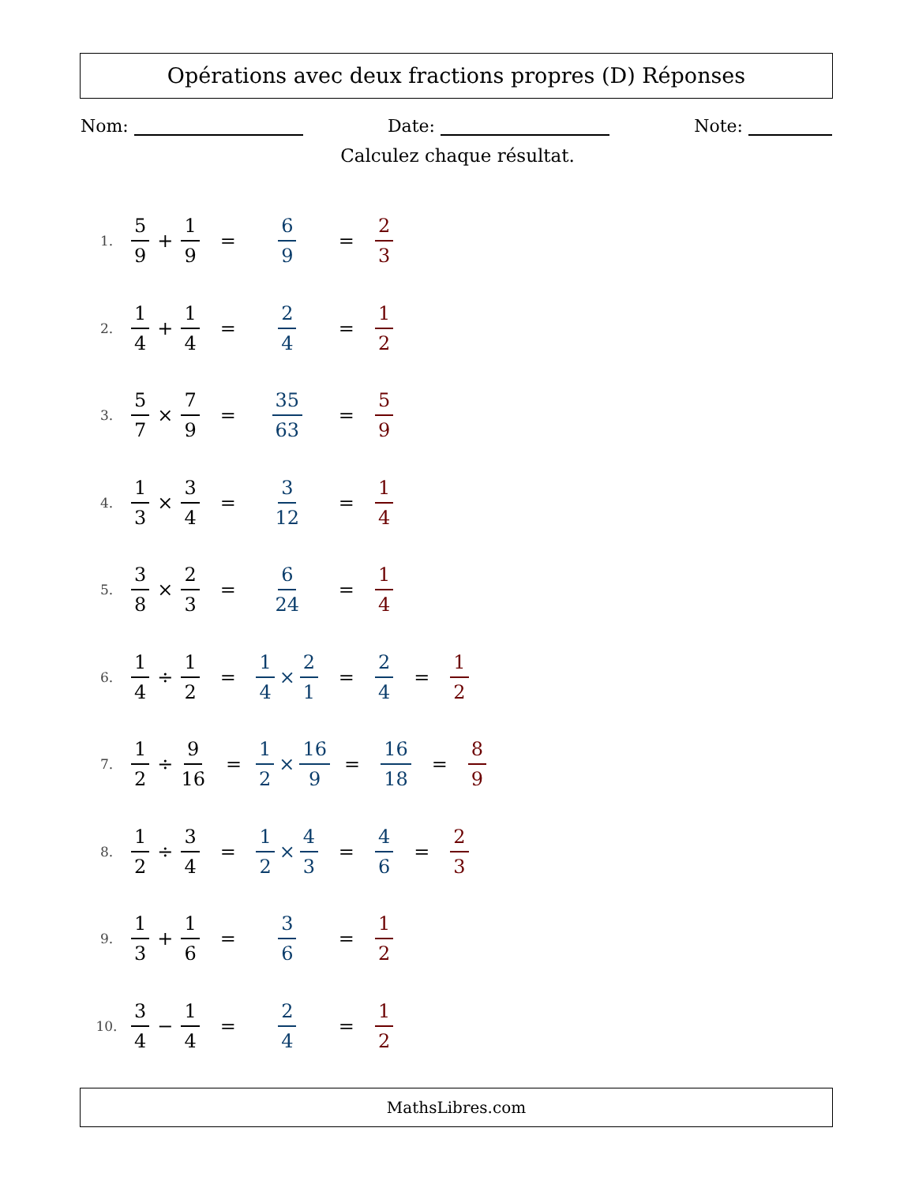Opérations avec deux fractions propres (D) Réponses
Nom: Date: Note:
Calculez chaque résultat.
1. 5 9 + 1 9 = 6 9 = 2 3
2. 1 4 + 1 4 = 2 4 = 1 2
3. 5 7 × 7 9 = 35 63 = 5 9
4. 1 3 × 3 4 = 3 12 = 1 4
5. 3 8 × 2 3 = 6 24 = 1 4
6. 1 4 ÷ 1 2 = 1 4 × 2 1 = 2 4 = 1 2
7. 1 2 ÷ 9 16 = 1 2 × 16 9 = 16 18 = 8 9
8. 1 2 ÷ 3 4 = 1 2 × 4 3 = 4 6 = 2 3
9. 1 3 + 1 6 = 3 6 = 1 2
10. 3 4 − 1 4 = 2 4 = 1 2
MathsLibres.com